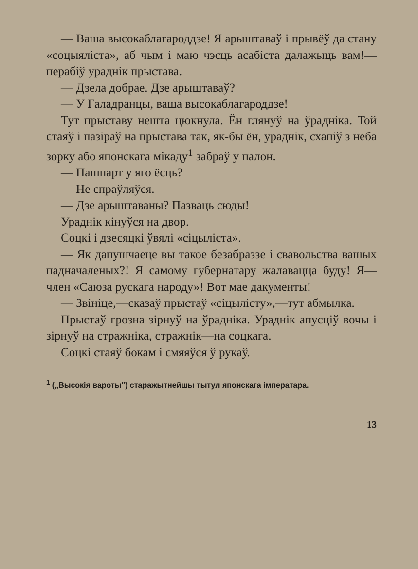— Ваша высокаблагароддзе! Я арыштаваў і прывёў да стану «соцыяліста», аб чым і маю чэсць асабіста далажыць вам!—перабіў ураднік прыстава.
— Дзела добрае. Дзе арыштаваў?
— У Галадранцы, ваша высокаблагароддзе!
Тут прыставу нешта цюкнула. Ён глянуў на ўрадніка. Той стаяў і пазіраў на прыстава так, як-бы ён, ураднік, схапіў з неба зорку або японскага мікаду<sup>1</sup> забраў у палон.
— Пашпарт у яго ёсць?
— Не спраўляўся.
— Дзе арыштаваны? Пазваць сюды!
Ураднік кінуўся на двор.
Соцкі і дзесяцкі ўвялі «сіцыліста».
— Як дапушчаеце вы такое безабраззе і свавольства вашых падначаленых?! Я самому губернатару жалавацца буду! Я—член «Саюза рускага народу»! Вот мае дакументы!
— Звініце,—сказаў прыстаў «сіцылісту»,—тут абмылка.
Прыстаў грозна зірнуў на ўрадніка. Ураднік апусціў вочы і зірнуў на стражніка, стражнік—на соцкага.
Соцкі стаяў бокам і смяяўся ў рукаў.
<sup>1</sup> („Высокія вароты") старажытнейшы тытул японскага імператара.
13